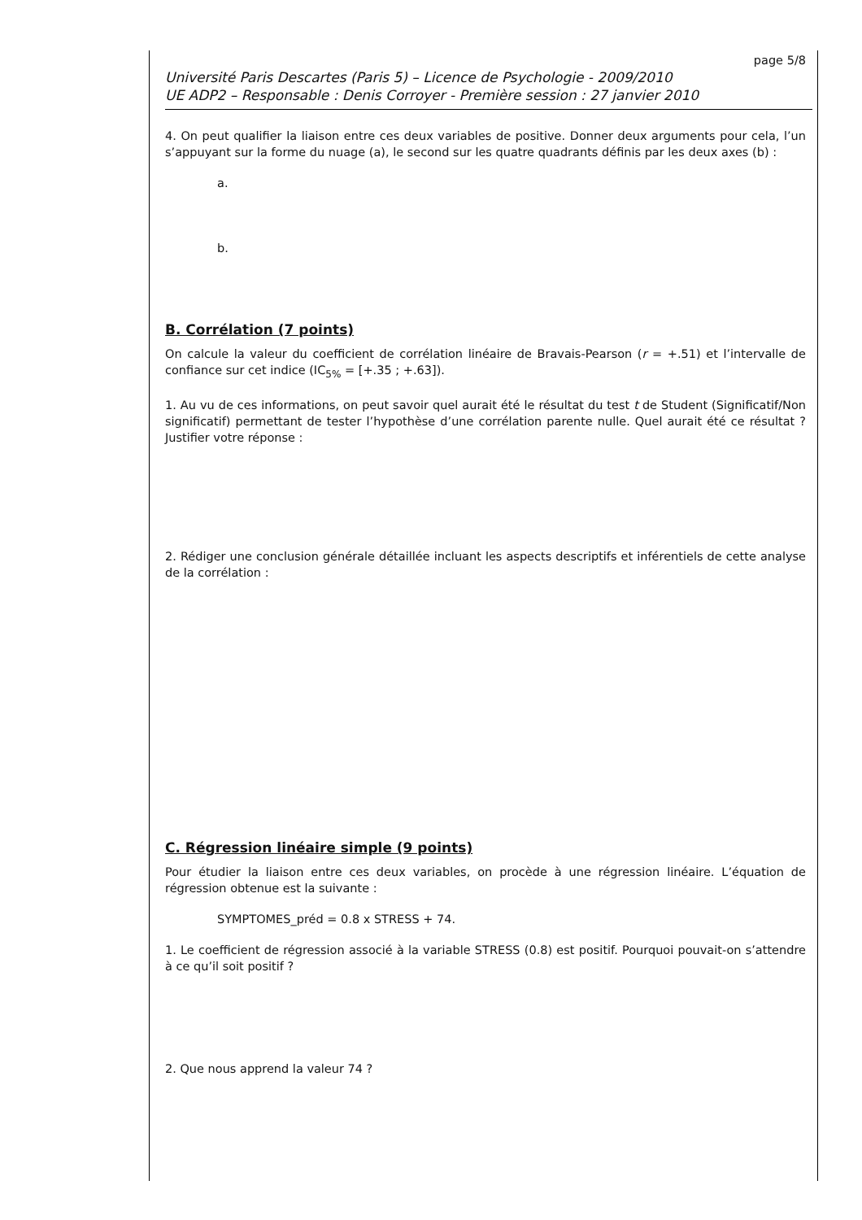page 5/8
Université Paris Descartes (Paris 5) – Licence de Psychologie - 2009/2010
UE ADP2 – Responsable : Denis Corroyer - Première session : 27 janvier 2010
4. On peut qualifier la liaison entre ces deux variables de positive. Donner deux arguments pour cela, l’un s’appuyant sur la forme du nuage (a), le second sur les quatre quadrants définis par les deux axes (b) :
a.
b.
B. Corrélation (7 points)
On calcule la valeur du coefficient de corrélation linéaire de Bravais-Pearson (r = +.51) et l’intervalle de confiance sur cet indice (IC<sub>5%</sub> = [+.35 ; +.63]).
1. Au vu de ces informations, on peut savoir quel aurait été le résultat du test t de Student (Significatif/Non significatif) permettant de tester l’hypothèse d’une corrélation parente nulle. Quel aurait été ce résultat ? Justifier votre réponse :
2. Rédiger une conclusion générale détaillée incluant les aspects descriptifs et inférentiels de cette analyse de la corrélation :
C. Régression linéaire simple (9 points)
Pour étudier la liaison entre ces deux variables, on procède à une régression linéaire. L’équation de régression obtenue est la suivante :
SYMPTOMES_préd = 0.8 x STRESS + 74.
1. Le coefficient de régression associé à la variable STRESS (0.8) est positif. Pourquoi pouvait-on s’attendre à ce qu’il soit positif ?
2. Que nous apprend la valeur 74 ?